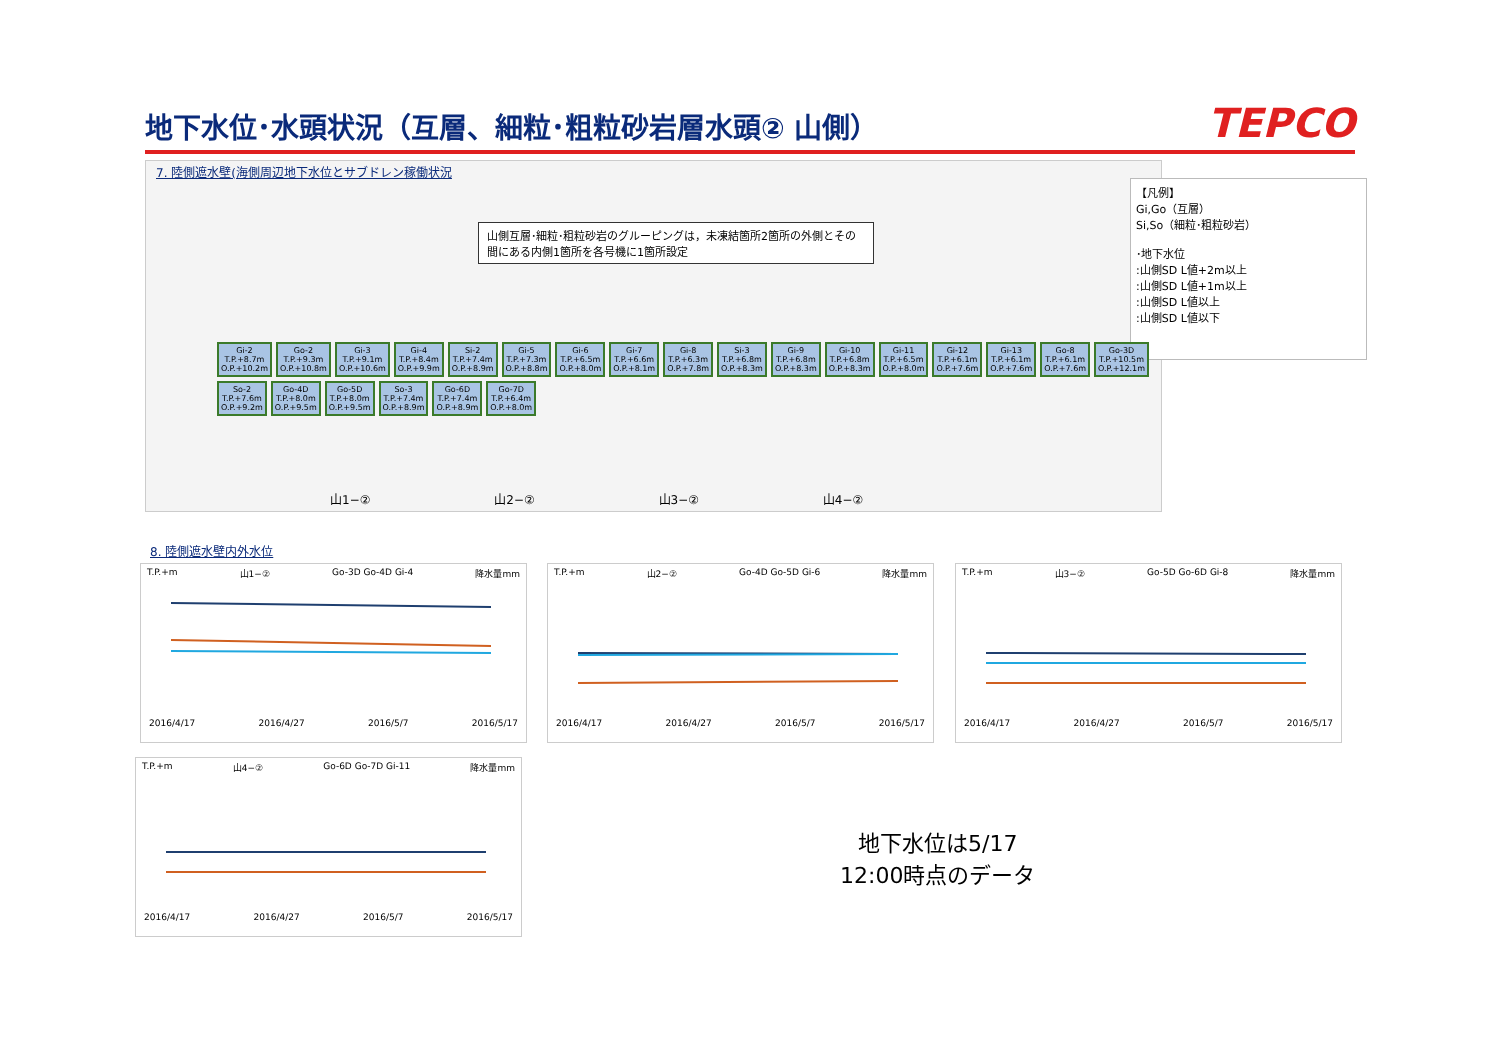地下水位･水頭状況（互層、細粒･粗粒砂岩層水頭② 山側）
TEPCO
7. 陸側遮水壁(海側周辺地下水位とサブドレン稼働状況
山側互層･細粒･粗粒砂岩のグルーピングは，未凍結箇所2箇所の外側とその間にある内側1箇所を各号機に1箇所設定
【凡例】
Gi,Go（互層）
Si,So（細粒･粗粒砂岩）
･地下水位
:山側SD L値+2m以上
:山側SD L値+1m以上
:山側SD L値以上
:山側SD L値以下
Gi-2
T.P.+8.7m
O.P.+10.2m Go-2
T.P.+9.3m
O.P.+10.8m Gi-3
T.P.+9.1m
O.P.+10.6m Gi-4
T.P.+8.4m
O.P.+9.9m Si-2
T.P.+7.4m
O.P.+8.9m Gi-5
T.P.+7.3m
O.P.+8.8m Gi-6
T.P.+6.5m
O.P.+8.0m Gi-7
T.P.+6.6m
O.P.+8.1m Gi-8
T.P.+6.3m
O.P.+7.8m Si-3
T.P.+6.8m
O.P.+8.3m Gi-9
T.P.+6.8m
O.P.+8.3m Gi-10
T.P.+6.8m
O.P.+8.3m Gi-11
T.P.+6.5m
O.P.+8.0m Gi-12
T.P.+6.1m
O.P.+7.6m Gi-13
T.P.+6.1m
O.P.+7.6m Go-8
T.P.+6.1m
O.P.+7.6m Go-3D
T.P.+10.5m
O.P.+12.1m So-2
T.P.+7.6m
O.P.+9.2m Go-4D
T.P.+8.0m
O.P.+9.5m Go-5D
T.P.+8.0m
O.P.+9.5m So-3
T.P.+7.4m
O.P.+8.9m Go-6D
T.P.+7.4m
O.P.+8.9m Go-7D
T.P.+6.4m
O.P.+8.0m
山1−② 山2−② 山3−② 山4−②
8. 陸側遮水壁内外水位
T.P.+m 山1−② Go-3D Go-4D Gi-4 降水量mm
2016/4/17 2016/4/27 2016/5/7 2016/5/17
T.P.+m 山2−② Go-4D Go-5D Gi-6 降水量mm
2016/4/17 2016/4/27 2016/5/7 2016/5/17
T.P.+m 山3−② Go-5D Go-6D Gi-8 降水量mm
2016/4/17 2016/4/27 2016/5/7 2016/5/17
T.P.+m 山4−② Go-6D Go-7D Gi-11 降水量mm
2016/4/17 2016/4/27 2016/5/7 2016/5/17
地下水位は5/17
12:00時点のデータ